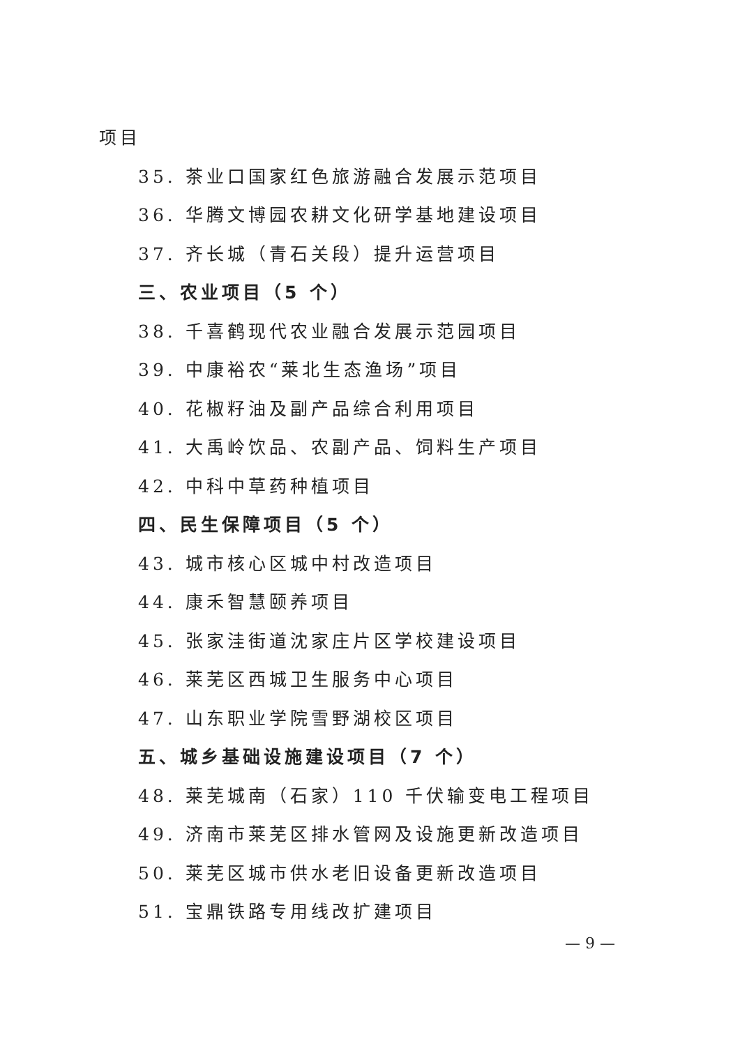项目
35. 茶业口国家红色旅游融合发展示范项目
36. 华腾文博园农耕文化研学基地建设项目
37. 齐长城（青石关段）提升运营项目
三、农业项目（5 个）
38. 千喜鹤现代农业融合发展示范园项目
39. 中康裕农“莱北生态渔场”项目
40. 花椒籽油及副产品综合利用项目
41. 大禹岭饮品、农副产品、饲料生产项目
42. 中科中草药种植项目
四、民生保障项目（5 个）
43. 城市核心区城中村改造项目
44. 康禾智慧颐养项目
45. 张家洼街道沈家庄片区学校建设项目
46. 莱芜区西城卫生服务中心项目
47. 山东职业学院雪野湖校区项目
五、城乡基础设施建设项目（7 个）
48. 莱芜城南（石家）110 千伏输变电工程项目
49. 济南市莱芜区排水管网及设施更新改造项目
50. 莱芜区城市供水老旧设备更新改造项目
51. 宝鼎铁路专用线改扩建项目
— 9 —